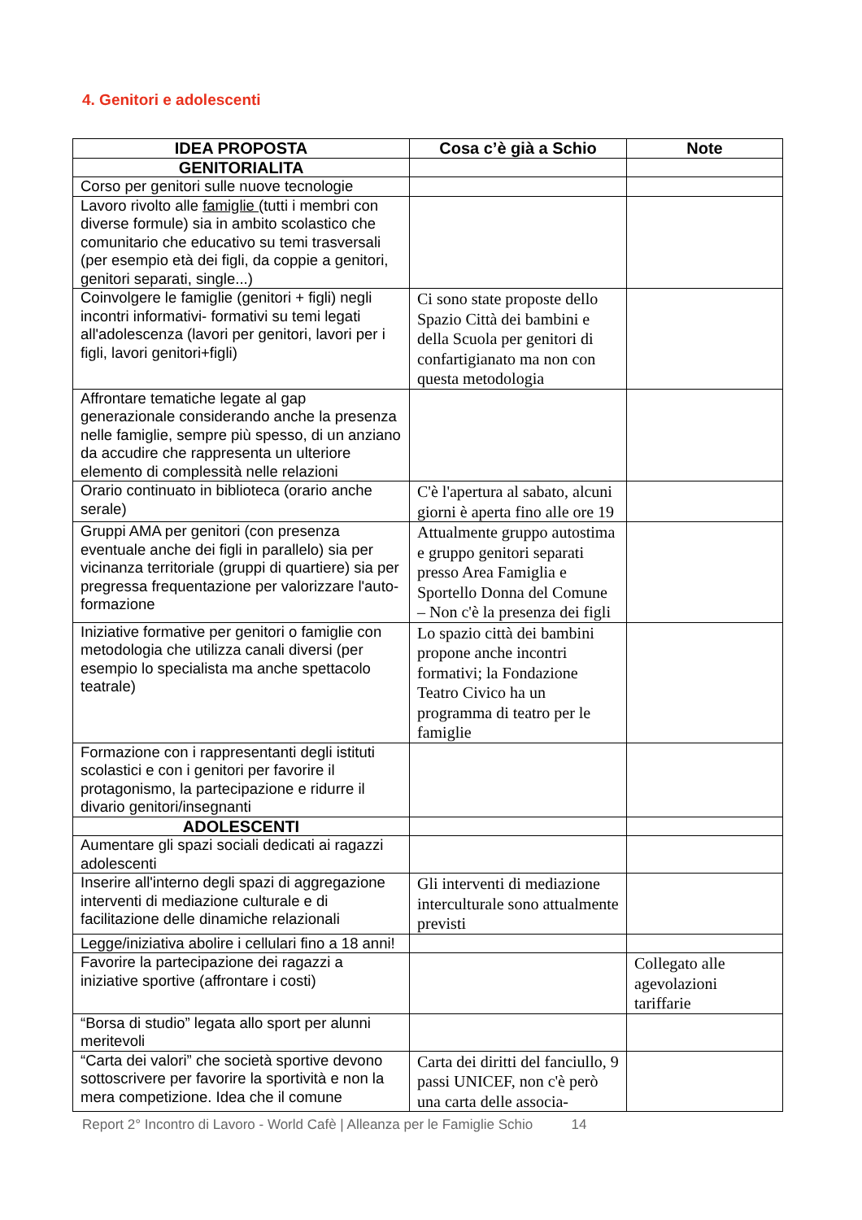4. Genitori e adolescenti
| IDEA PROPOSTA | Cosa c’è già a Schio | Note |
| --- | --- | --- |
| GENITORIALITA | | |
| Corso per genitori sulle nuove tecnologie | | |
| Lavoro rivolto alle famiglie (tutti i membri con diverse formule) sia in ambito scolastico che comunitario che educativo su temi trasversali (per esempio età dei figli, da coppie a genitori, genitori separati, single...) | | |
| Coinvolgere le famiglie (genitori + figli) negli incontri informativi- formativi su temi legati all'adolescenza (lavori per genitori, lavori per i figli, lavori genitori+figli) | Ci sono state proposte dello Spazio Città dei bambini e della Scuola per genitori di confartigianato ma non con questa metodologia | |
| Affrontare tematiche legate al gap generazionale considerando anche la presenza nelle famiglie, sempre più spesso, di un anziano da accudire che rappresenta un ulteriore elemento di complessità nelle relazioni | | |
| Orario continuato in biblioteca (orario anche serale) | C'è l'apertura al sabato, alcuni giorni è aperta fino alle ore 19 | |
| Gruppi AMA per genitori (con presenza eventuale anche dei figli in parallelo) sia per vicinanza territoriale (gruppi di quartiere) sia per pregressa frequentazione per valorizzare l'auto-formazione | Attualmente gruppo autostima e gruppo genitori separati presso Area Famiglia e Sportello Donna del Comune – Non c'è la presenza dei figli | |
| Iniziative formative per genitori o famiglie con metodologia che utilizza canali diversi (per esempio lo specialista ma anche spettacolo teatrale) | Lo spazio città dei bambini propone anche incontri formativi; la Fondazione Teatro Civico ha un programma di teatro per le famiglie | |
| Formazione con i rappresentanti degli istituti scolastici e con i genitori per favorire il protagonismo, la partecipazione e ridurre il divario genitori/insegnanti | | |
| ADOLESCENTI | | |
| Aumentare gli spazi sociali dedicati ai ragazzi adolescenti | | |
| Inserire all'interno degli spazi di aggregazione interventi di mediazione culturale e di facilitazione delle dinamiche relazionali | Gli interventi di mediazione interculturale sono attualmente previsti | |
| Legge/iniziativa abolire i cellulari fino a 18 anni! | | |
| Favorire la partecipazione dei ragazzi a iniziative sportive (affrontare i costi) | | Collegato alle agevolazioni tariffarie |
| “Borsa di studio” legata allo sport per alunni meritevoli | | |
| “Carta dei valori” che società sportive devono sottoscrivere per favorire la sportività e non la mera competizione. Idea che il comune | Carta dei diritti del fanciullo, 9 passi UNICEF, non c'è però una carta delle associa- | |
Report 2° Incontro di Lavoro - World Cafè | Alleanza per le Famiglie Schio 14